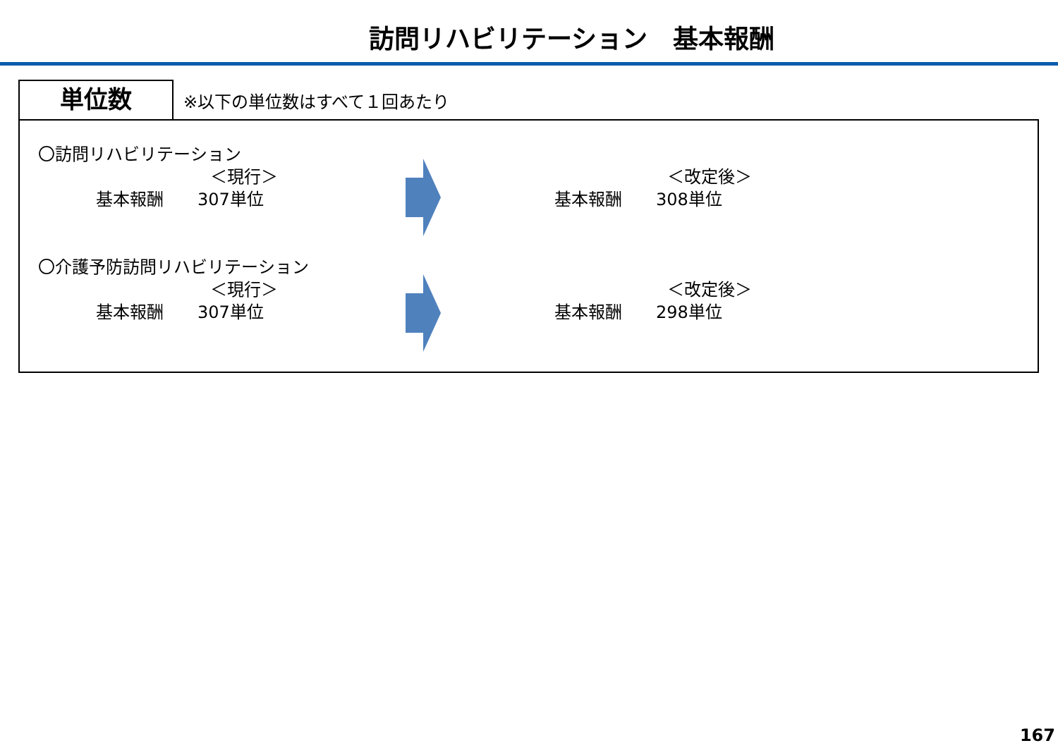訪問リハビリテーション　基本報酬
単位数
※以下の単位数はすべて１回あたり
〇訪問リハビリテーション
＜現行＞
基本報酬　　307単位
＜改定後＞
基本報酬　　308単位
〇介護予防訪問リハビリテーション
＜現行＞
基本報酬　　307単位
＜改定後＞
基本報酬　　298単位
167